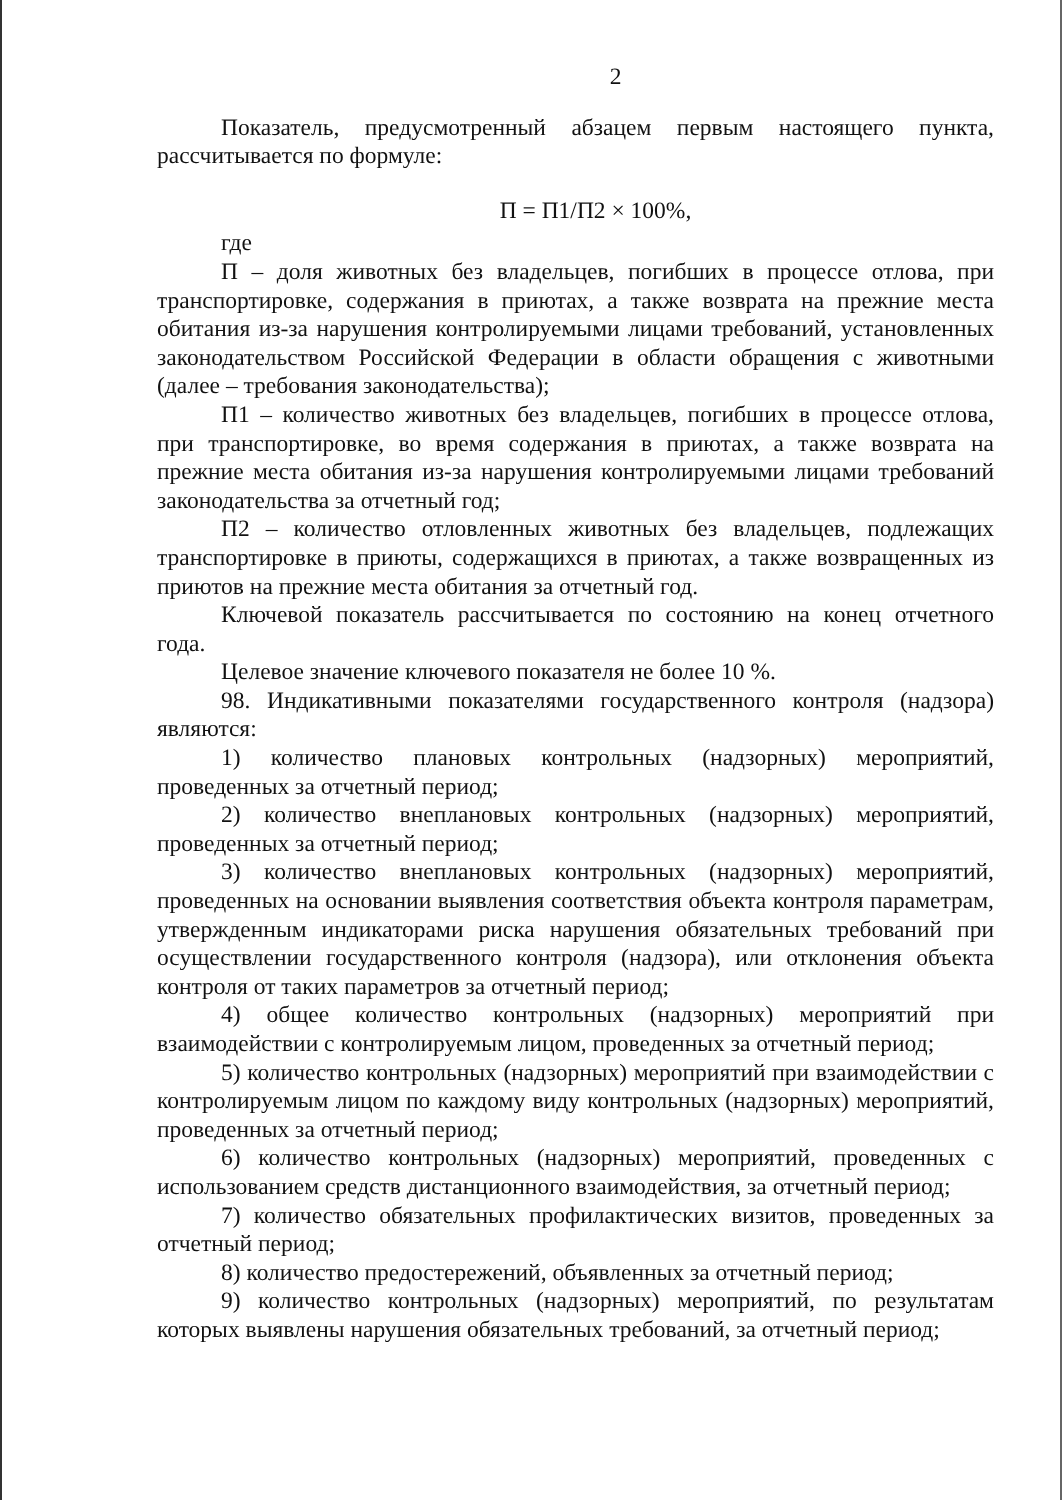2
Показатель, предусмотренный абзацем первым настоящего пункта, рассчитывается по формуле:
П = П1/П2 × 100%,
где
П – доля животных без владельцев, погибших в процессе отлова, при транспортировке, содержания в приютах, а также возврата на прежние места обитания из-за нарушения контролируемыми лицами требований, установленных законодательством Российской Федерации в области обращения с животными (далее – требования законодательства);
П1 – количество животных без владельцев, погибших в процессе отлова, при транспортировке, во время содержания в приютах, а также возврата на прежние места обитания из-за нарушения контролируемыми лицами требований законодательства за отчетный год;
П2 – количество отловленных животных без владельцев, подлежащих транспортировке в приюты, содержащихся в приютах, а также возвращенных из приютов на прежние места обитания за отчетный год.
Ключевой показатель рассчитывается по состоянию на конец отчетного года.
Целевое значение ключевого показателя не более 10 %.
98. Индикативными показателями государственного контроля (надзора) являются:
1) количество плановых контрольных (надзорных) мероприятий, проведенных за отчетный период;
2) количество внеплановых контрольных (надзорных) мероприятий, проведенных за отчетный период;
3) количество внеплановых контрольных (надзорных) мероприятий, проведенных на основании выявления соответствия объекта контроля параметрам, утвержденным индикаторами риска нарушения обязательных требований при осуществлении государственного контроля (надзора), или отклонения объекта контроля от таких параметров за отчетный период;
4) общее количество контрольных (надзорных) мероприятий при взаимодействии с контролируемым лицом, проведенных за отчетный период;
5) количество контрольных (надзорных) мероприятий при взаимодействии с контролируемым лицом по каждому виду контрольных (надзорных) мероприятий, проведенных за отчетный период;
6) количество контрольных (надзорных) мероприятий, проведенных с использованием средств дистанционного взаимодействия, за отчетный период;
7) количество обязательных профилактических визитов, проведенных за отчетный период;
8) количество предостережений, объявленных за отчетный период;
9) количество контрольных (надзорных) мероприятий, по результатам которых выявлены нарушения обязательных требований, за отчетный период;